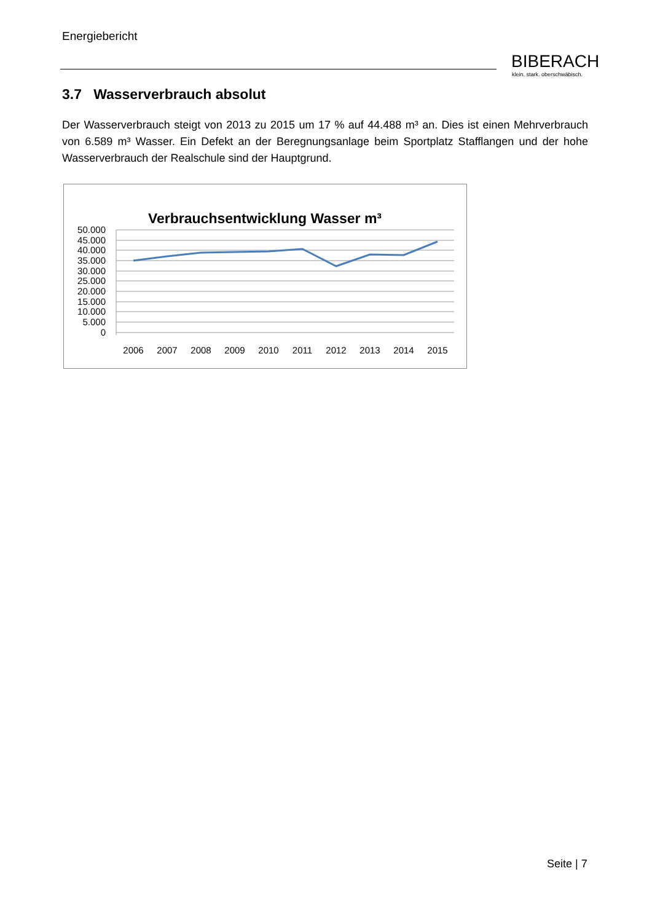Energiebericht
BIBERACH
klein. stark. oberschwäbisch.
3.7 Wasserverbrauch absolut
Der Wasserverbrauch steigt von 2013 zu 2015 um 17 % auf 44.488 m³ an. Dies ist einen Mehrverbrauch von 6.589 m³ Wasser. Ein Defekt an der Beregnungsanlage beim Sportplatz Stafflangen und der hohe Wasserverbrauch der Realschule sind der Hauptgrund.
Verbrauchsentwicklung Wasser m³
50.000
45.000
40.000
35.000
30.000
25.000
20.000
15.000
10.000
5.000
0
2006
2007
2008
2009
2010
2011
2012
2013
2014
2015
Seite | 7